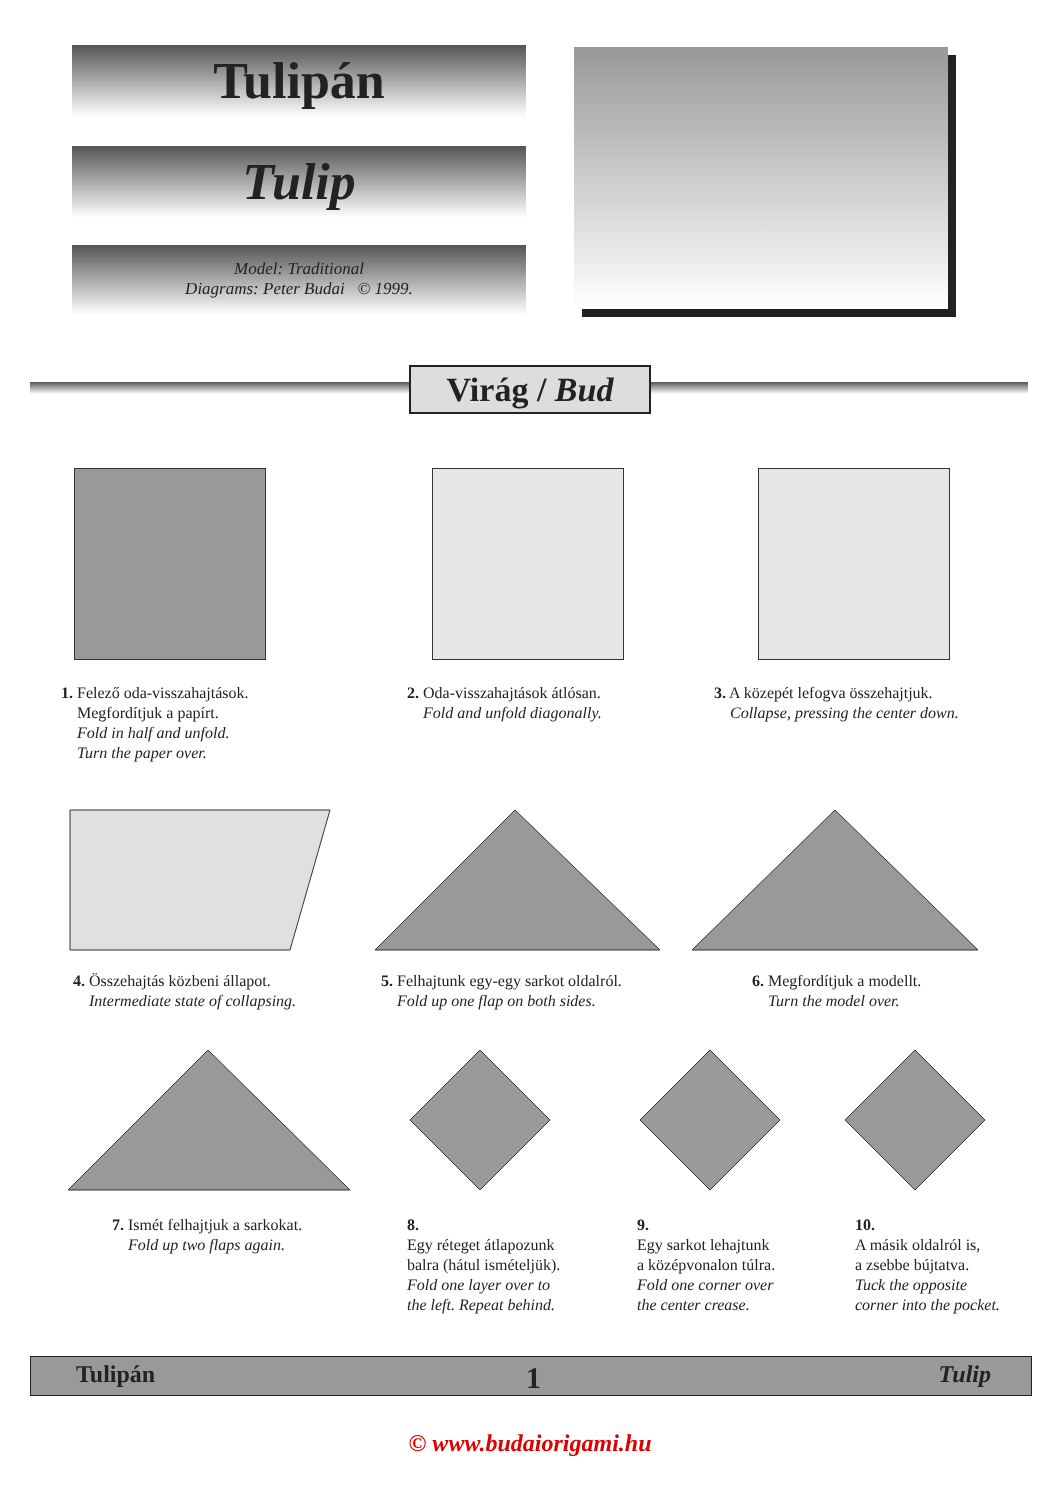Tulipán
Tulip
Model: Traditional
Diagrams: Peter Budai © 1999.
Virág / Bud
1. Felező oda-visszahajtások.
Megfordítjuk a papírt.
Fold in half and unfold.
Turn the paper over.
2. Oda-visszahajtások átlósan.
Fold and unfold diagonally.
3. A közepét lefogva összehajtjuk.
Collapse, pressing the center down.
4. Összehajtás közbeni állapot.
Intermediate state of collapsing.
5. Felhajtunk egy-egy sarkot oldalról.
Fold up one flap on both sides.
6. Megfordítjuk a modellt.
Turn the model over.
7. Ismét felhajtjuk a sarkokat.
Fold up two flaps again.
8.
Egy réteget átlapozunk
balra (hátul ismételjük).
Fold one layer over to
the left. Repeat behind.
9.
Egy sarkot lehajtunk
a középvonalon túlra.
Fold one corner over
the center crease.
10.
A másik oldalról is,
a zsebbe bújtatva.
Tuck the opposite
corner into the pocket.
Tulipán 1 Tulip
© www.budaiorigami.hu